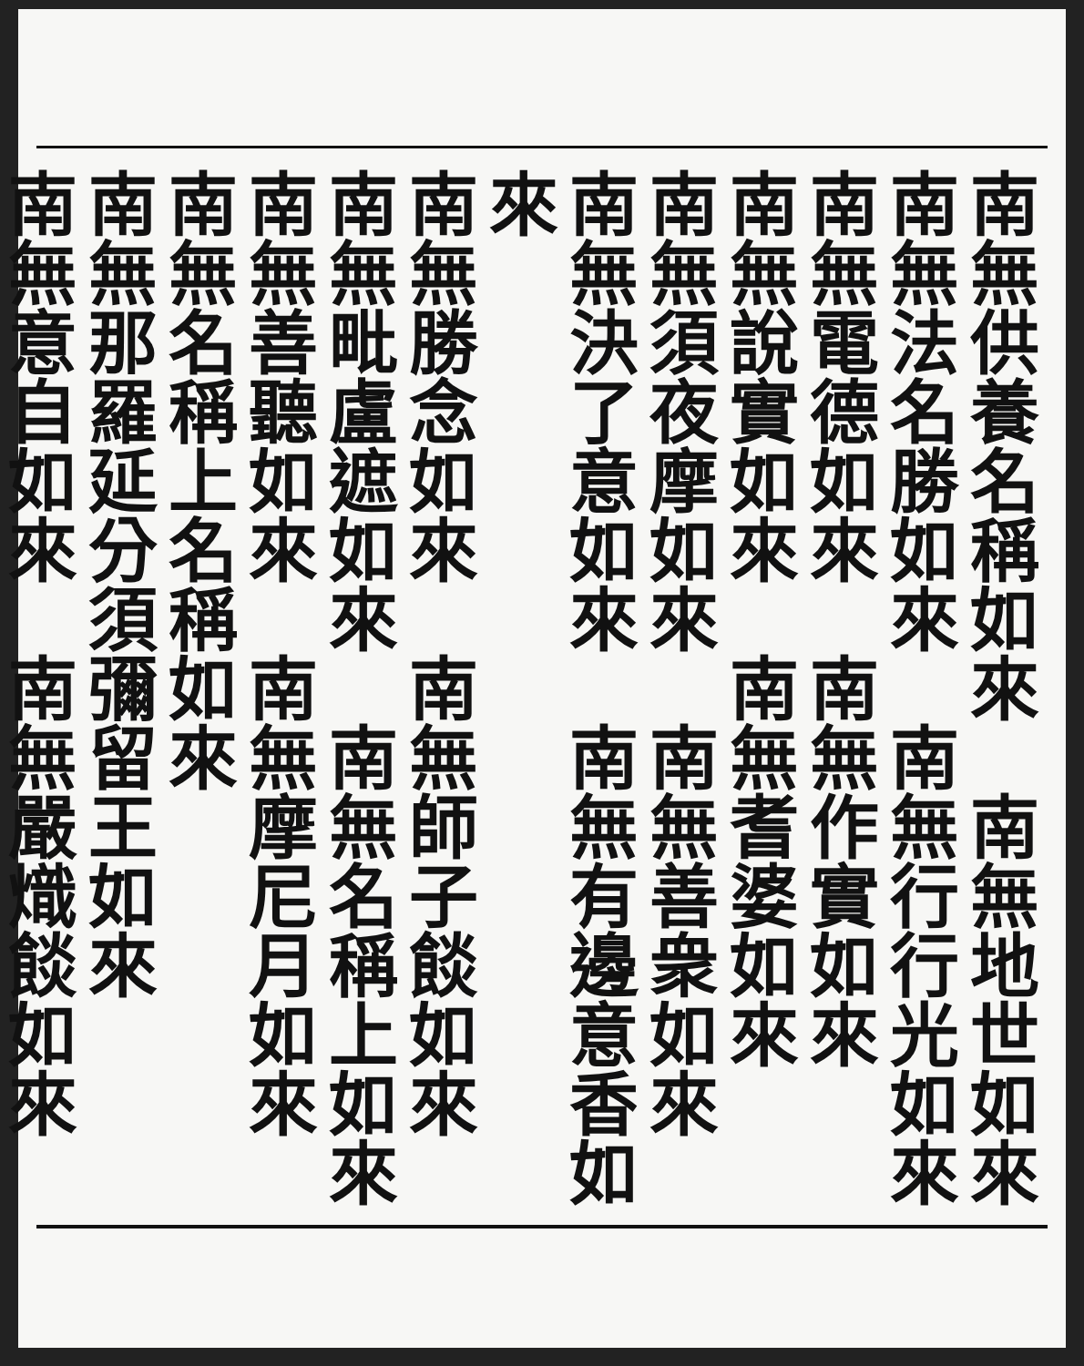南無供養名稱如來　南無地世如來
南無法名勝如來　南無行行光如來
南無電德如來　南無作實如來
南無說實如來　南無耆婆如來
南無須夜摩如來　南無善衆如來
南無決了意如來　南無有邊意香如來
南無勝念如來　南無師子餤如來
南無毗盧遮如來　南無名稱上如來
南無善聽如來　南無摩尼月如來
南無名稱上名稱如來
南無那羅延分須彌留王如來
南無意自如來　南無嚴熾餤如來